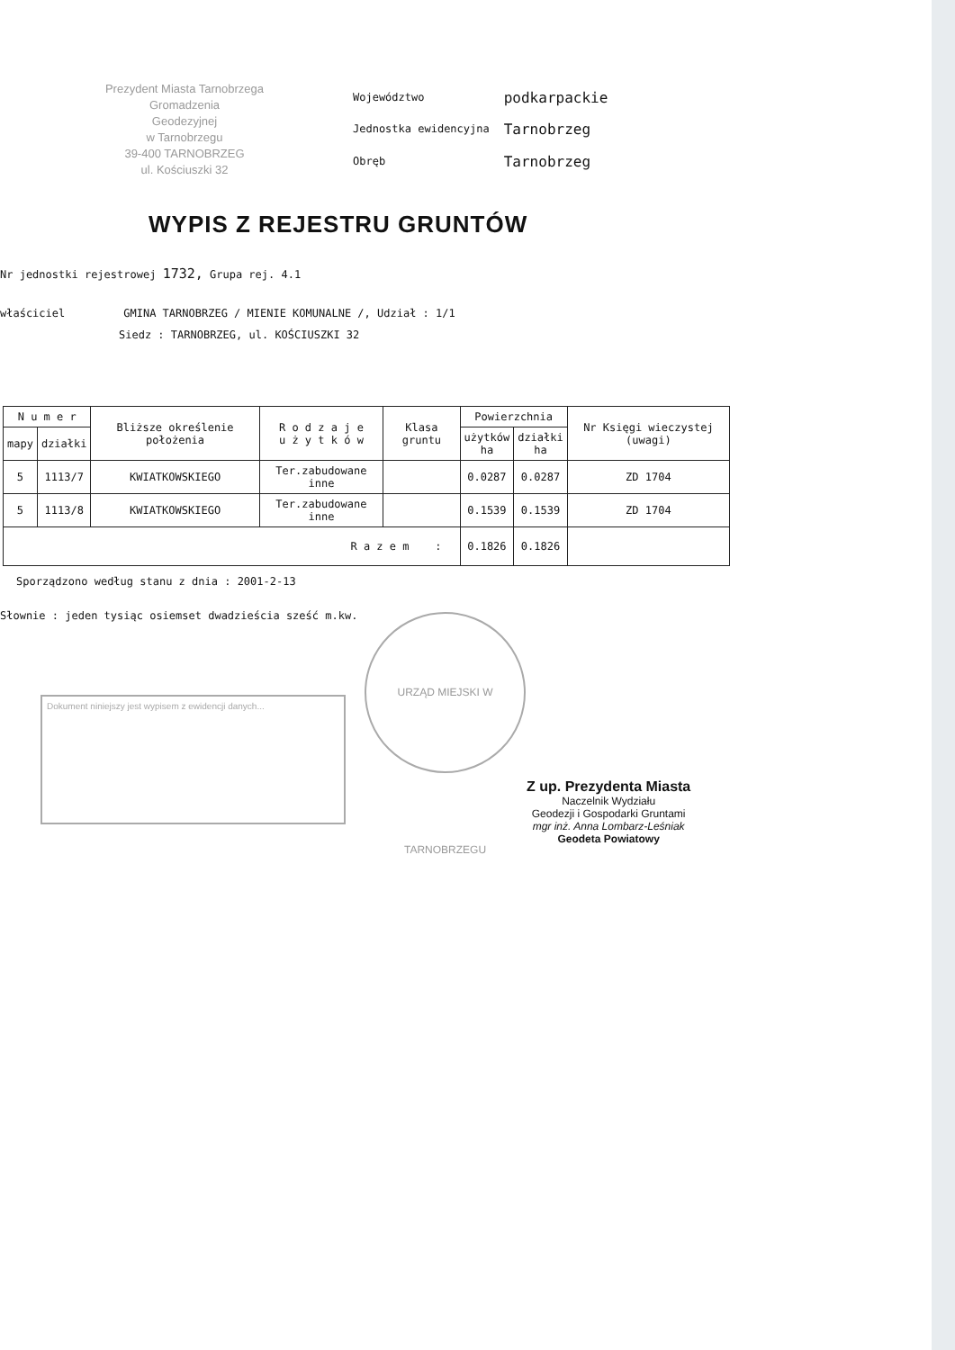Prezydent Miasta Tarnobrzega
Gromadzenia
Geodezyjnej
w Tarnobrzegu
39-400 TARNOBRZEG
ul. Kościuszki 32
| Województwo | podkarpackie |
| Jednostka ewidencyjna | Tarnobrzeg |
| Obręb | Tarnobrzeg |
WYPIS Z REJESTRU GRUNTÓW
Nr jednostki rejestrowej 1732, Grupa rej. 4.1
właściciel GMINA TARNOBRZEG / MIENIE KOMUNALNE /, Udział : 1/1
Siedz : TARNOBRZEG, ul. KOŚCIUSZKI 32
| N u m e r | | Bliższe określenie położenia | R o d z a j e u ż y t k ó w | Klasa gruntu | Powierzchnia | | Nr Księgi wieczystej (uwagi) |
| --- | --- | --- | --- | --- | --- | --- | --- |
| mapy | działki | | | | użytków ha | działki ha | |
| 5 | 1113/7 | KWIATKOWSKIEGO | Ter.zabudowane inne | | 0.0287 | 0.0287 | ZD 1704 |
| 5 | 1113/8 | KWIATKOWSKIEGO | Ter.zabudowane inne | | 0.1539 | 0.1539 | ZD 1704 |
| R a z e m : | | | | | 0.1826 | 0.1826 | |
Sporządzono według stanu z dnia : 2001-2-13
Słownie : jeden tysiąc osiemset dwadzieścia sześć m.kw.
Dokument niniejszy jest wypisem z ewidencji danych...
URZĄD MIEJSKI W TARNOBRZEGU
Z up. Prezydenta Miasta
Naczelnik Wydziału
Geodezji i Gospodarki Gruntami
mgr inż. Anna Lombarz-Leśniak
Geodeta Powiatowy